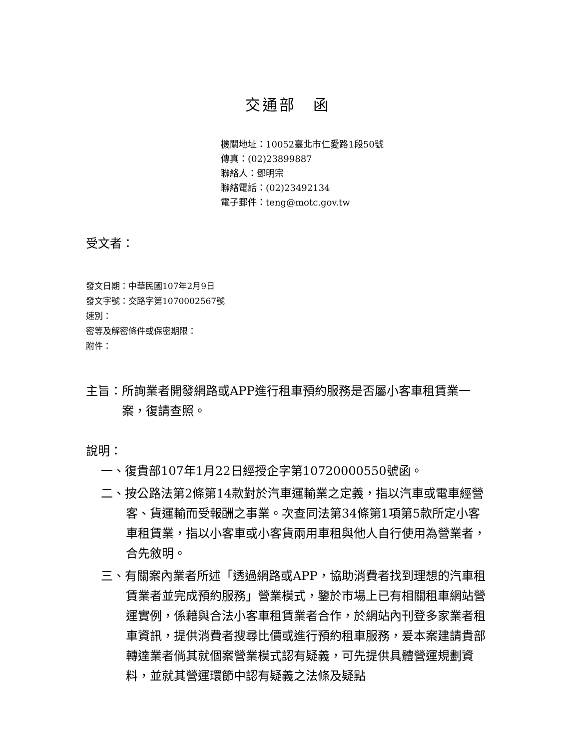交通部　函
機關地址：10052臺北市仁愛路1段50號
傳真：(02)23899887
聯絡人：鄧明宗
聯絡電話：(02)23492134
電子郵件：teng@motc.gov.tw
受文者：
發文日期：中華民國107年2月9日
發文字號：交路字第1070002567號
速別：
密等及解密條件或保密期限：
附件：
主旨：所詢業者開發網路或APP進行租車預約服務是否屬小客車租賃業一案，復請查照。
說明：
一、復貴部107年1月22日經授企字第10720000550號函。
二、按公路法第2條第14款對於汽車運輸業之定義，指以汽車或電車經營客、貨運輸而受報酬之事業。次查同法第34條第1項第5款所定小客車租賃業，指以小客車或小客貨兩用車租與他人自行使用為營業者，合先敘明。
三、有關案內業者所述「透過網路或APP，協助消費者找到理想的汽車租賃業者並完成預約服務」營業模式，鑒於市場上已有相關租車網站營運實例，係藉與合法小客車租賃業者合作，於網站內刊登多家業者租車資訊，提供消費者搜尋比價或進行預約租車服務，爰本案建請貴部轉達業者倘其就個案營業模式認有疑義，可先提供具體營運規劃資料，並就其營運環節中認有疑義之法條及疑點